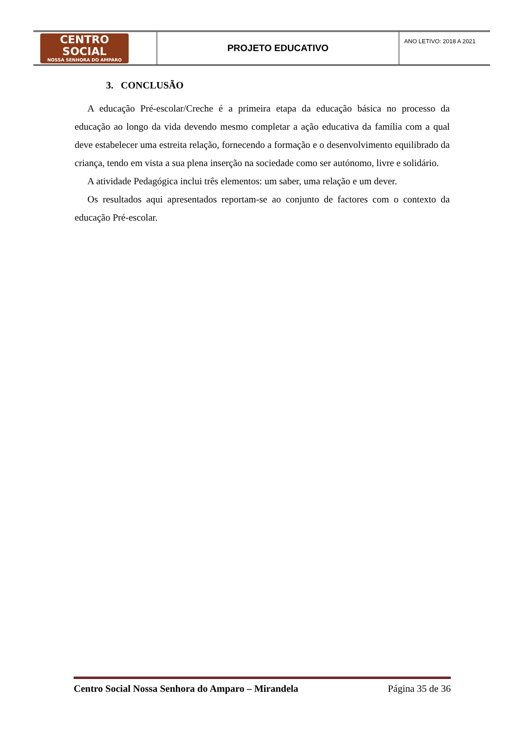| CENTRO SOCIAL NOSSA SENHORA DO AMPARO | PROJETO EDUCATIVO | ANO LETIVO: 2018 A 2021 |
3. CONCLUSÃO
A educação Pré-escolar/Creche é a primeira etapa da educação básica no processo da educação ao longo da vida devendo mesmo completar a ação educativa da família com a qual deve estabelecer uma estreita relação, fornecendo a formação e o desenvolvimento equilibrado da criança, tendo em vista a sua plena inserção na sociedade como ser autónomo, livre e solidário.
A atividade Pedagógica inclui três elementos: um saber, uma relação e um dever.
Os resultados aqui apresentados reportam-se ao conjunto de factores com o contexto da educação Pré-escolar.
Centro Social Nossa Senhora do Amparo – Mirandela Página 35 de 36